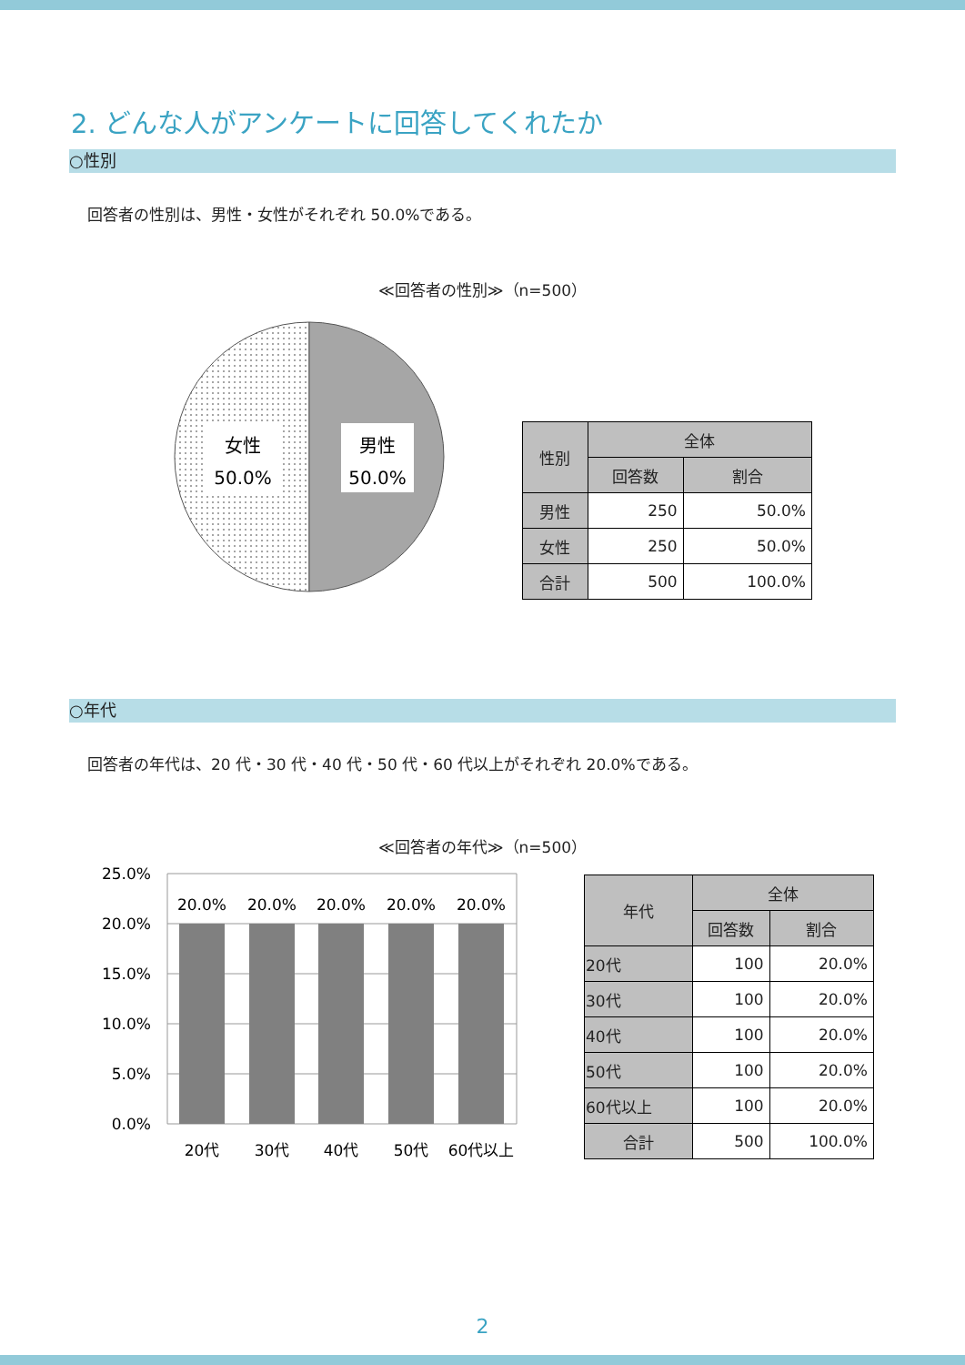2. どんな人がアンケートに回答してくれたか
○性別
回答者の性別は、男性・女性がそれぞれ 50.0%である。
≪回答者の性別≫（n=500）
女性
50.0%
男性
50.0%
| 性別 | 全体 | |
| --- | --- | --- |
| | 回答数 | 割合 |
| 男性 | 250 | 50.0% |
| 女性 | 250 | 50.0% |
| 合計 | 500 | 100.0% |
○年代
回答者の年代は、20 代・30 代・40 代・50 代・60 代以上がそれぞれ 20.0%である。
≪回答者の年代≫（n=500）
25.0%
20.0%
15.0%
10.0%
5.0%
0.0%
20.0%
20.0%
20.0%
20.0%
20.0%
20代
30代
40代
50代
60代以上
| 年代 | 全体 | |
| --- | --- | --- |
| | 回答数 | 割合 |
| 20代 | 100 | 20.0% |
| 30代 | 100 | 20.0% |
| 40代 | 100 | 20.0% |
| 50代 | 100 | 20.0% |
| 60代以上 | 100 | 20.0% |
| 合計 | 500 | 100.0% |
2